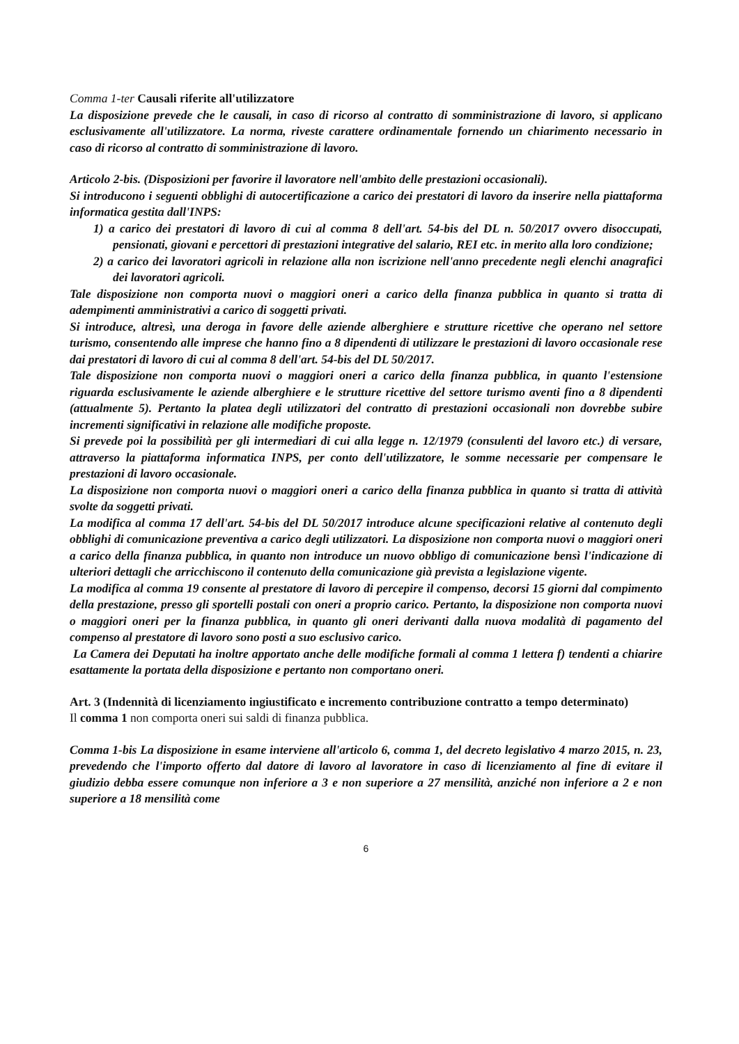Comma 1-ter Causali riferite all'utilizzatore
La disposizione prevede che le causali, in caso di ricorso al contratto di somministrazione di lavoro, si applicano esclusivamente all'utilizzatore. La norma, riveste carattere ordinamentale fornendo un chiarimento necessario in caso di ricorso al contratto di somministrazione di lavoro.
Articolo 2-bis. (Disposizioni per favorire il lavoratore nell'ambito delle prestazioni occasionali).
Si introducono i seguenti obblighi di autocertificazione a carico dei prestatori di lavoro da inserire nella piattaforma informatica gestita dall'INPS:
1) a carico dei prestatori di lavoro di cui al comma 8 dell'art. 54-bis del DL n. 50/2017 ovvero disoccupati, pensionati, giovani e percettori di prestazioni integrative del salario, REI etc. in merito alla loro condizione;
2) a carico dei lavoratori agricoli in relazione alla non iscrizione nell'anno precedente negli elenchi anagrafici dei lavoratori agricoli.
Tale disposizione non comporta nuovi o maggiori oneri a carico della finanza pubblica in quanto si tratta di adempimenti amministrativi a carico di soggetti privati.
Si introduce, altresì, una deroga in favore delle aziende alberghiere e strutture ricettive che operano nel settore turismo, consentendo alle imprese che hanno fino a 8 dipendenti di utilizzare le prestazioni di lavoro occasionale rese dai prestatori di lavoro di cui al comma 8 dell'art. 54-bis del DL 50/2017.
Tale disposizione non comporta nuovi o maggiori oneri a carico della finanza pubblica, in quanto l'estensione riguarda esclusivamente le aziende alberghiere e le strutture ricettive del settore turismo aventi fino a 8 dipendenti (attualmente 5). Pertanto la platea degli utilizzatori del contratto di prestazioni occasionali non dovrebbe subire incrementi significativi in relazione alle modifiche proposte.
Si prevede poi la possibilità per gli intermediari di cui alla legge n. 12/1979 (consulenti del lavoro etc.) di versare, attraverso la piattaforma informatica INPS, per conto dell'utilizzatore, le somme necessarie per compensare le prestazioni di lavoro occasionale.
La disposizione non comporta nuovi o maggiori oneri a carico della finanza pubblica in quanto si tratta di attività svolte da soggetti privati.
La modifica al comma 17 dell'art. 54-bis del DL 50/2017 introduce alcune specificazioni relative al contenuto degli obblighi di comunicazione preventiva a carico degli utilizzatori. La disposizione non comporta nuovi o maggiori oneri a carico della finanza pubblica, in quanto non introduce un nuovo obbligo di comunicazione bensì l'indicazione di ulteriori dettagli che arricchiscono il contenuto della comunicazione già prevista a legislazione vigente.
La modifica al comma 19 consente al prestatore di lavoro di percepire il compenso, decorsi 15 giorni dal compimento della prestazione, presso gli sportelli postali con oneri a proprio carico. Pertanto, la disposizione non comporta nuovi o maggiori oneri per la finanza pubblica, in quanto gli oneri derivanti dalla nuova modalità di pagamento del compenso al prestatore di lavoro sono posti a suo esclusivo carico.
La Camera dei Deputati ha inoltre apportato anche delle modifiche formali al comma 1 lettera f) tendenti a chiarire esattamente la portata della disposizione e pertanto non comportano oneri.
Art. 3 (Indennità di licenziamento ingiustificato e incremento contribuzione contratto a tempo determinato)
Il comma 1 non comporta oneri sui saldi di finanza pubblica.
Comma 1-bis La disposizione in esame interviene all'articolo 6, comma 1, del decreto legislativo 4 marzo 2015, n. 23, prevedendo che l'importo offerto dal datore di lavoro al lavoratore in caso di licenziamento al fine di evitare il giudizio debba essere comunque non inferiore a 3 e non superiore a 27 mensilità, anziché non inferiore a 2 e non superiore a 18 mensilità come
6